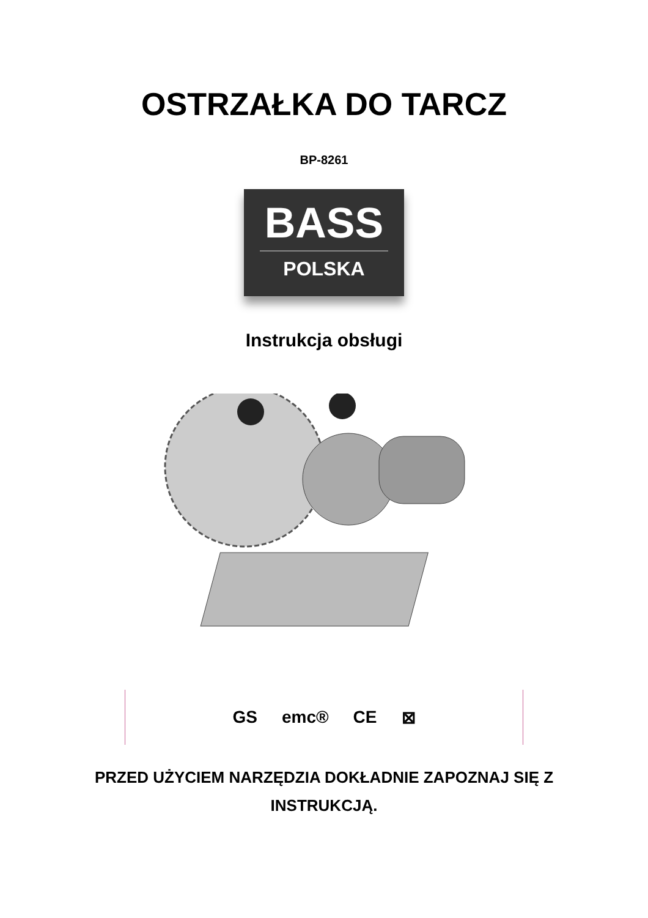OSTRZAŁKA DO TARCZ
BP-8261
BASS
POLSKA
Instrukcja obsługi
GS emc® CE ⊠
PRZED UŻYCIEM NARZĘDZIA DOKŁADNIE ZAPOZNAJ SIĘ Z
INSTRUKCJĄ.